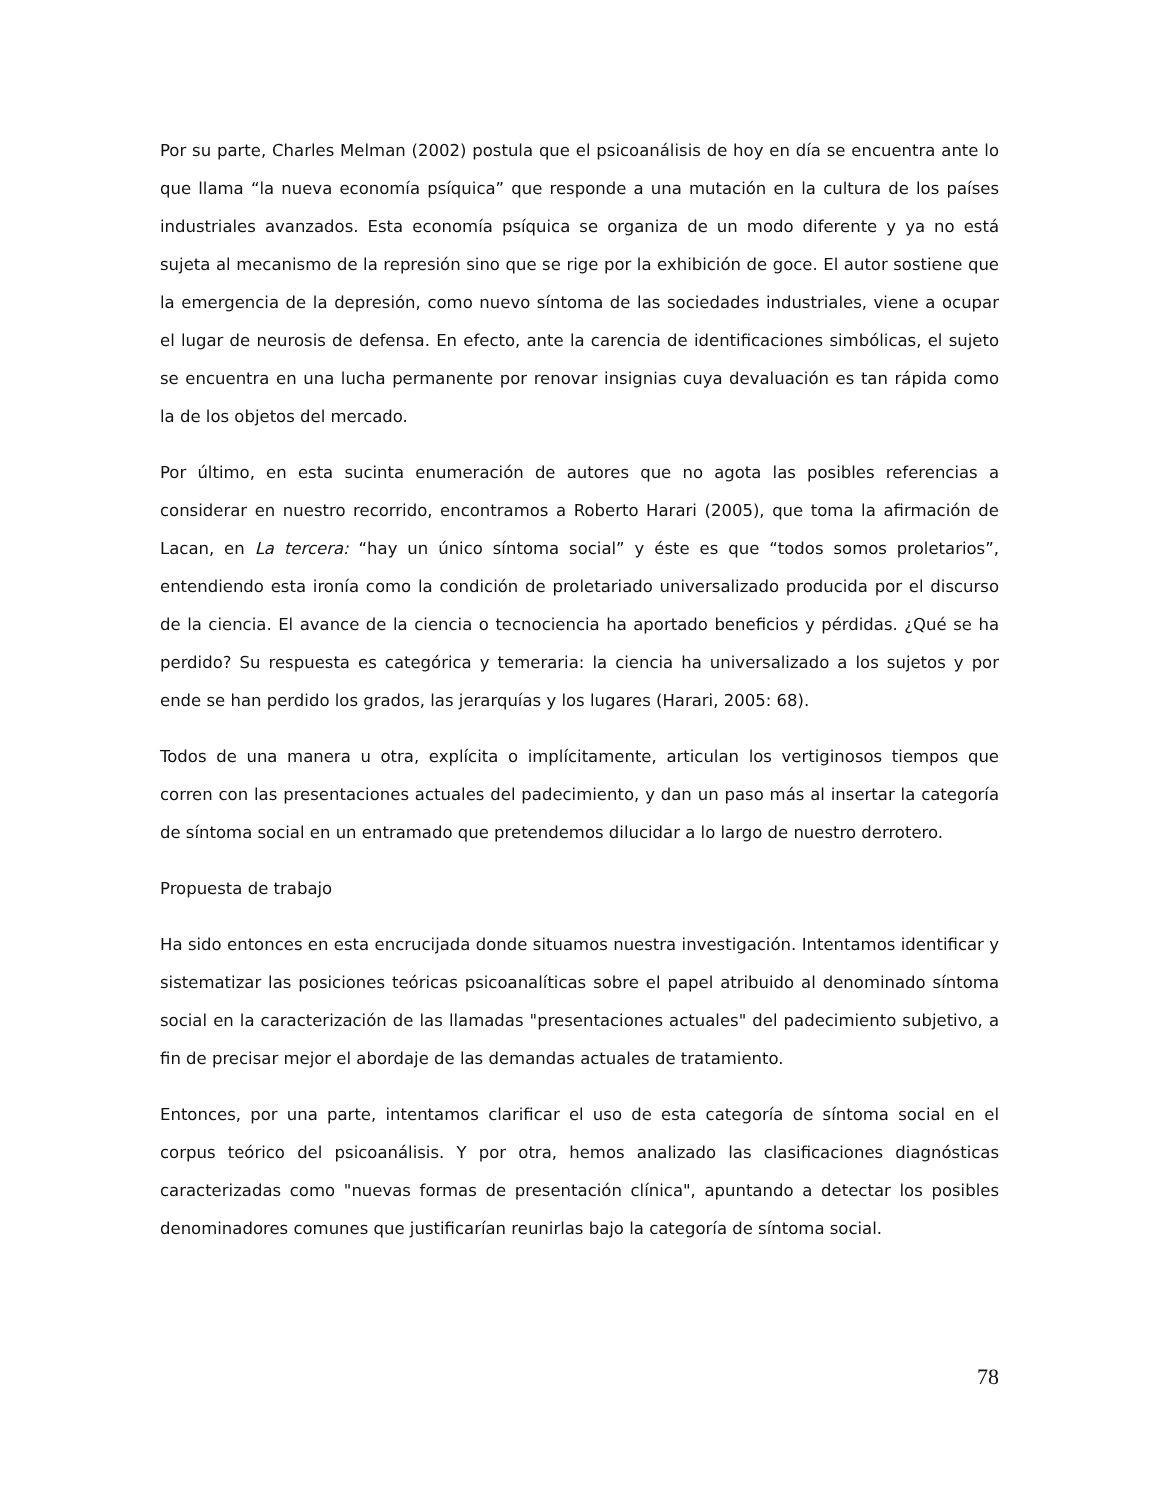Por su parte, Charles Melman (2002) postula que el psicoanálisis de hoy en día se encuentra ante lo que llama “la nueva economía psíquica” que responde a una mutación en la cultura de los países industriales avanzados. Esta economía psíquica se organiza de un modo diferente y ya no está sujeta al mecanismo de la represión sino que se rige por la exhibición de goce. El autor sostiene que la emergencia de la depresión, como nuevo síntoma de las sociedades industriales, viene a ocupar el lugar de neurosis de defensa. En efecto, ante la carencia de identificaciones simbólicas, el sujeto se encuentra en una lucha permanente por renovar insignias cuya devaluación es tan rápida como la de los objetos del mercado.
Por último, en esta sucinta enumeración de autores que no agota las posibles referencias a considerar en nuestro recorrido, encontramos a Roberto Harari (2005), que toma la afirmación de Lacan, en La tercera: “hay un único síntoma social” y éste es que “todos somos proletarios”, entendiendo esta ironía como la condición de proletariado universalizado producida por el discurso de la ciencia. El avance de la ciencia o tecnociencia ha aportado beneficios y pérdidas. ¿Qué se ha perdido? Su respuesta es categórica y temeraria: la ciencia ha universalizado a los sujetos y por ende se han perdido los grados, las jerarquías y los lugares (Harari, 2005: 68).
Todos de una manera u otra, explícita o implícitamente, articulan los vertiginosos tiempos que corren con las presentaciones actuales del padecimiento, y dan un paso más al insertar la categoría de síntoma social en un entramado que pretendemos dilucidar a lo largo de nuestro derrotero.
Propuesta de trabajo
Ha sido entonces en esta encrucijada donde situamos nuestra investigación. Intentamos identificar y sistematizar las posiciones teóricas psicoanalíticas sobre el papel atribuido al denominado síntoma social en la caracterización de las llamadas "presentaciones actuales" del padecimiento subjetivo, a fin de precisar mejor el abordaje de las demandas actuales de tratamiento.
Entonces, por una parte, intentamos clarificar el uso de esta categoría de síntoma social en el corpus teórico del psicoanálisis. Y por otra, hemos analizado las clasificaciones diagnósticas caracterizadas como "nuevas formas de presentación clínica", apuntando a detectar los posibles denominadores comunes que justificarían reunirlas bajo la categoría de síntoma social.
78